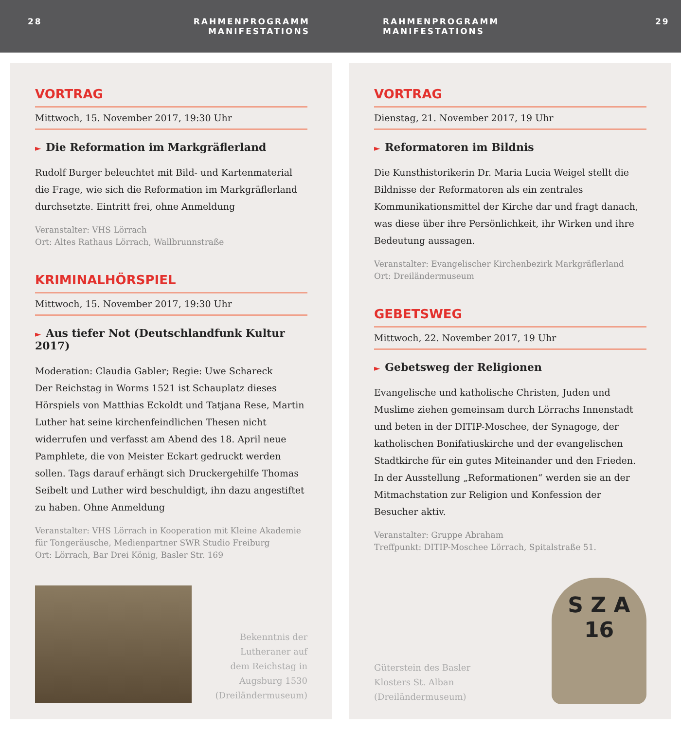28 RAHMENPROGRAMM
MANIFESTATIONS
RAHMENPROGRAMM
MANIFESTATIONS
29
VORTRAG
Mittwoch, 15. November 2017, 19:30 Uhr
► Die Reformation im Markgräflerland
Rudolf Burger beleuchtet mit Bild- und Kartenmaterial die Frage, wie sich die Reformation im Markgräflerland durchsetzte. Eintritt frei, ohne Anmeldung
Veranstalter: VHS Lörrach
Ort: Altes Rathaus Lörrach, Wallbrunnstraße
KRIMINALHÖRSPIEL
Mittwoch, 15. November 2017, 19:30 Uhr
► Aus tiefer Not (Deutschlandfunk Kultur 2017)
Moderation: Claudia Gabler; Regie: Uwe Schareck
Der Reichstag in Worms 1521 ist Schauplatz dieses Hörspiels von Matthias Eckoldt und Tatjana Rese, Martin Luther hat seine kirchenfeindlichen Thesen nicht widerrufen und verfasst am Abend des 18. April neue Pamphlete, die von Meister Eckart gedruckt werden sollen. Tags darauf erhängt sich Druckergehilfe Thomas Seibelt und Luther wird beschuldigt, ihn dazu angestiftet zu haben. Ohne Anmeldung
Veranstalter: VHS Lörrach in Kooperation mit Kleine Akademie für Tongeräusche, Medienpartner SWR Studio Freiburg
Ort: Lörrach, Bar Drei König, Basler Str. 169
Bekenntnis der
Lutheraner auf
dem Reichstag in
Augsburg 1530
(Dreiländermuseum)
VORTRAG
Dienstag, 21. November 2017, 19 Uhr
► Reformatoren im Bildnis
Die Kunsthistorikerin Dr. Maria Lucia Weigel stellt die Bildnisse der Reformatoren als ein zentrales Kommunikationsmittel der Kirche dar und fragt danach, was diese über ihre Persönlichkeit, ihr Wirken und ihre Bedeutung aussagen.
Veranstalter: Evangelischer Kirchenbezirk Markgräflerland
Ort: Dreiländermuseum
GEBETSWEG
Mittwoch, 22. November 2017, 19 Uhr
► Gebetsweg der Religionen
Evangelische und katholische Christen, Juden und Muslime ziehen gemeinsam durch Lörrachs Innenstadt und beten in der DITIP-Moschee, der Synagoge, der katholischen Bonifatiuskirche und der evangelischen Stadtkirche für ein gutes Miteinander und den Frieden. In der Ausstellung „Reformationen“ werden sie an der Mitmachstation zur Religion und Konfession der Besucher aktiv.
Veranstalter: Gruppe Abraham
Treffpunkt: DITIP-Moschee Lörrach, Spitalstraße 51.
Güterstein des Basler
Klosters St. Alban
(Dreiländermuseum)
S Z A
16